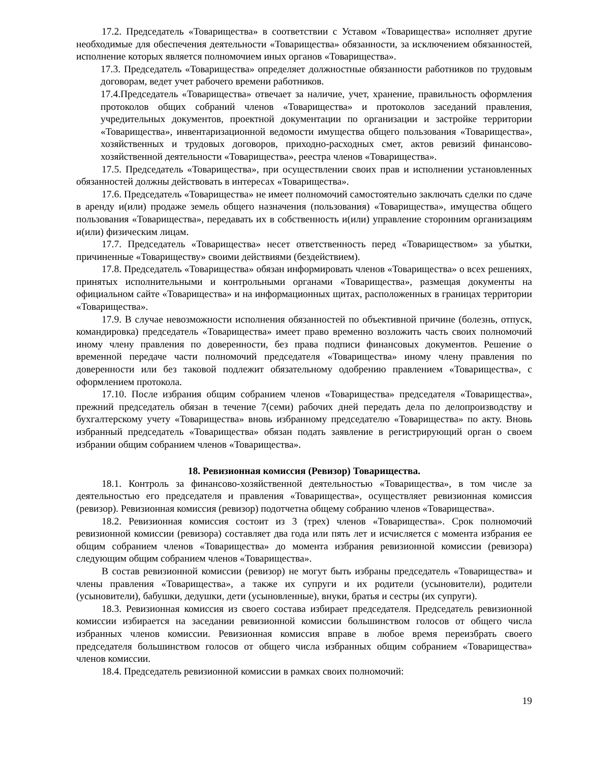17.2. Председатель «Товарищества» в соответствии с Уставом «Товарищества» исполняет другие необходимые для обеспечения деятельности «Товарищества» обязанности, за исключением обязанностей, исполнение которых является полномочием иных органов «Товарищества».
17.3. Председатель «Товарищества» определяет должностные обязанности работников по трудовым договорам, ведет учет рабочего времени работников.
17.4.Председатель «Товарищества» отвечает за наличие, учет, хранение, правильность оформления протоколов общих собраний членов «Товарищества» и протоколов заседаний правления, учредительных документов, проектной документации по организации и застройке территории «Товарищества», инвентаризационной ведомости имущества общего пользования «Товарищества», хозяйственных и трудовых договоров, приходно-расходных смет, актов ревизий финансово-хозяйственной деятельности «Товарищества», реестра членов «Товарищества».
17.5. Председатель «Товарищества», при осуществлении своих прав и исполнении установленных обязанностей должны действовать в интересах «Товарищества».
17.6. Председатель «Товарищества» не имеет полномочий самостоятельно заключать сделки по сдаче в аренду и(или) продаже земель общего назначения (пользования) «Товарищества», имущества общего пользования «Товарищества», передавать их в собственность и(или) управление сторонним организациям и(или) физическим лицам.
17.7. Председатель «Товарищества» несет ответственность перед «Товариществом» за убытки, причиненные «Товариществу» своими действиями (бездействием).
17.8. Председатель «Товарищества» обязан информировать членов «Товарищества» о всех решениях, принятых исполнительными и контрольными органами «Товарищества», размещая документы на официальном сайте «Товарищества» и на информационных щитах, расположенных в границах территории «Товарищества».
17.9. В случае невозможности исполнения обязанностей по объективной причине (болезнь, отпуск, командировка) председатель «Товарищества» имеет право временно возложить часть своих полномочий иному члену правления по доверенности, без права подписи финансовых документов. Решение о временной передаче части полномочий председателя «Товарищества» иному члену правления по доверенности или без таковой подлежит обязательному одобрению правлением «Товарищества», с оформлением протокола.
17.10. После избрания общим собранием членов «Товарищества» председателя «Товарищества», прежний председатель обязан в течение 7(семи) рабочих дней передать дела по делопроизводству и бухгалтерскому учету «Товарищества» вновь избранному председателю «Товарищества» по акту. Вновь избранный председатель «Товарищества» обязан подать заявление в регистрирующий орган о своем избрании общим собранием членов «Товарищества».
18. Ревизионная комиссия (Ревизор) Товарищества.
18.1. Контроль за финансово-хозяйственной деятельностью «Товарищества», в том числе за деятельностью его председателя и правления «Товарищества», осуществляет ревизионная комиссия (ревизор). Ревизионная комиссия (ревизор) подотчетна общему собранию членов «Товарищества».
18.2. Ревизионная комиссия состоит из 3 (трех) членов «Товарищества». Срок полномочий ревизионной комиссии (ревизора) составляет два года или пять лет и исчисляется с момента избрания ее общим собранием членов «Товарищества» до момента избрания ревизионной комиссии (ревизора) следующим общим собранием членов «Товарищества».
В состав ревизионной комиссии (ревизор) не могут быть избраны председатель «Товарищества» и члены правления «Товарищества», а также их супруги и их родители (усыновители), родители (усыновители), бабушки, дедушки, дети (усыновленные), внуки, братья и сестры (их супруги).
18.3. Ревизионная комиссия из своего состава избирает председателя. Председатель ревизионной комиссии избирается на заседании ревизионной комиссии большинством голосов от общего числа избранных членов комиссии. Ревизионная комиссия вправе в любое время переизбрать своего председателя большинством голосов от общего числа избранных общим собранием «Товарищества» членов комиссии.
18.4. Председатель ревизионной комиссии в рамках своих полномочий:
19